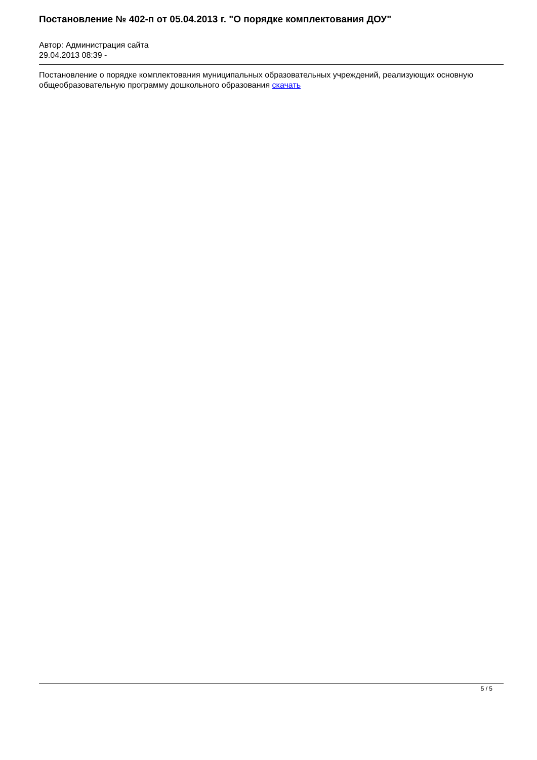Постановление № 402-п от 05.04.2013 г. "О порядке комплектования ДОУ"
Автор: Администрация сайта
29.04.2013 08:39 -
Постановление о порядке комплектования муниципальных образовательных учреждений, реализующих основную общеобразовательную программу дошкольного образования скачать
5 / 5